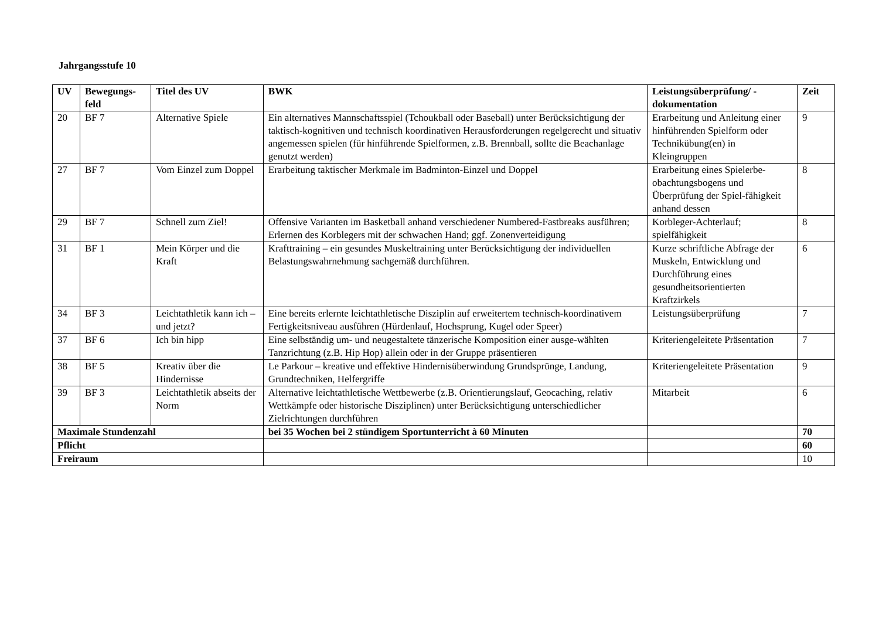Jahrgangsstufe 10
| UV | Bewegungs- feld | Titel des UV | BWK | Leistungsüberprüfung/ - dokumentation | Zeit |
| --- | --- | --- | --- | --- | --- |
| 20 | BF 7 | Alternative Spiele | Ein alternatives Mannschaftsspiel (Tchoukball oder Baseball) unter Berücksichtigung der taktisch-kognitiven und technisch koordinativen Herausforderungen regelgerecht und situativ angemessen spielen (für hinführende Spielformen, z.B. Brennball, sollte die Beachanlage genutzt werden) | Erarbeitung und Anleitung einer hinführenden Spielform oder Technikübung(en) in Kleingruppen | 9 |
| 27 | BF 7 | Vom Einzel zum Doppel | Erarbeitung taktischer Merkmale im Badminton-Einzel und Doppel | Erarbeitung eines Spielerbe-obachtungsbogens und Überprüfung der Spiel-fähigkeit anhand dessen | 8 |
| 29 | BF 7 | Schnell zum Ziel! | Offensive Varianten im Basketball anhand verschiedener Numbered-Fastbreaks ausführen; Erlernen des Korblegers mit der schwachen Hand; ggf. Zonenverteidigung | Korbleger-Achterlauf; spielfähigkeit | 8 |
| 31 | BF 1 | Mein Körper und die Kraft | Krafttraining – ein gesundes Muskeltraining unter Berücksichtigung der individuellen Belastungswahrnehmung sachgemäß durchführen. | Kurze schriftliche Abfrage der Muskeln, Entwicklung und Durchführung eines gesundheitsorientierten Kraftzirkels | 6 |
| 34 | BF 3 | Leichtathletik kann ich – und jetzt? | Eine bereits erlernte leichtathletische Disziplin auf erweitertem technisch-koordinativem Fertigkeitsniveau ausführen (Hürdenlauf, Hochsprung, Kugel oder Speer) | Leistungsüberprüfung | 7 |
| 37 | BF 6 | Ich bin hipp | Eine selbständig um- und neugestaltete tänzerische Komposition einer ausge-wählten Tanzrichtung (z.B. Hip Hop) allein oder in der Gruppe präsentieren | Kriteriengeleitete Präsentation | 7 |
| 38 | BF 5 | Kreativ über die Hindernisse | Le Parkour – kreative und effektive Hindernisüberwindung Grundsprünge, Landung, Grundtechniken, Helfergriffe | Kriteriengeleitete Präsentation | 9 |
| 39 | BF 3 | Leichtathletik abseits der Norm | Alternative leichtathletische Wettbewerbe (z.B. Orientierungslauf, Geocaching, relativ Wettkämpfe oder historische Disziplinen) unter Berücksichtigung unterschiedlicher Zielrichtungen durchführen | Mitarbeit | 6 |
| Maximale Stundenzahl | | | bei 35 Wochen bei 2 stündigem Sportunterricht à 60 Minuten | | 70 |
| Pflicht | | | | | 60 |
| Freiraum | | | | | 10 |